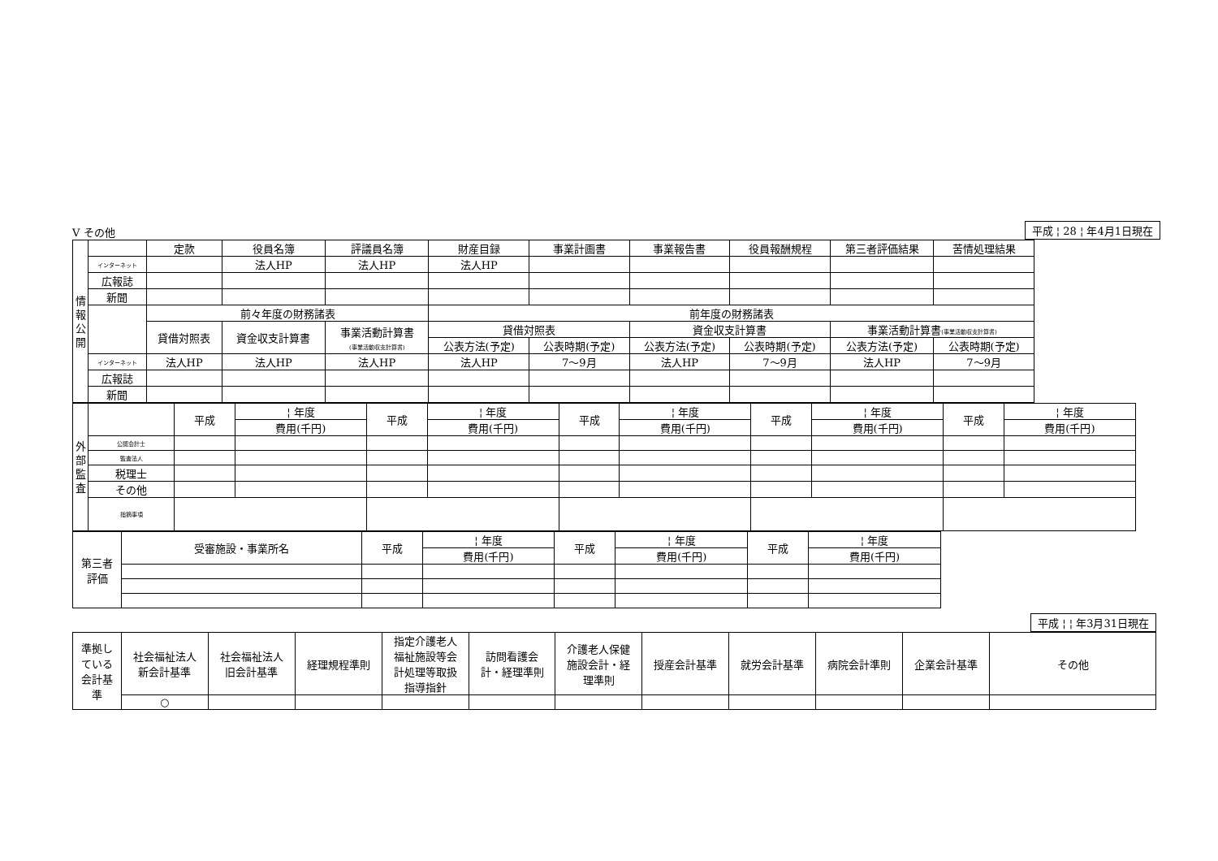Ⅴ その他
平成 ¦ 28 ¦ 年4月1日現在
| 情 報 公 開 | | 定款 | 役員名簿 | 評議員名簿 | 財産目録 | 事業計画書 | 事業報告書 | 役員報酬規程 | 第三者評価結果 | 苦情処理結果 |
| | インターネット | | 法人HP | 法人HP | 法人HP | | | | | |
| | 広報誌 | | | | | | | | | |
| | 新聞 | | | | | | | | | |
| | | 前々年度の財務諸表 | | | 前年度の財務諸表 | | | | | |
| | | 貸借対照表 | 資金収支計算書 | 事業活動計算書 (事業活動収支計算書) | 貸借対照表 | | 資金収支計算書 | | 事業活動計算書 (事業活動収支計算書) | |
| | | | | | 公表方法(予定) | 公表時期(予定) | 公表方法(予定) | 公表時期(予定) | 公表方法(予定) | 公表時期(予定) |
| | インターネット | 法人HP | 法人HP | 法人HP | 法人HP | 7～9月 | 法人HP | 7～9月 | 法人HP | 7～9月 |
| | 広報誌 | | | | | | | | | |
| | 新聞 | | | | | | | | | |
| 外 部 監 査 | | 平成 | ¦ 年度 | 平成 | ¦ 年度 | 平成 | ¦ 年度 | 平成 | ¦ 年度 | 平成 | ¦ 年度 |
| | | | 費用(千円) | | 費用(千円) | | 費用(千円) | | 費用(千円) | | 費用(千円) |
| | 公認会計士 | | | | | | | | | | |
| | 監査法人 | | | | | | | | | | |
| | 税理士 | | | | | | | | | | |
| | その他 | | | | | | | | | | |
| | 指摘事項 | | | | | | | | | | |
| 第三者 評価 | 受審施設・事業所名 | 平成 | ¦ 年度 | 平成 | ¦ 年度 | 平成 | ¦ 年度 |
| | | | 費用(千円) | | 費用(千円) | | 費用(千円) |
平成 ¦ ¦ 年3月31日現在
| 準拠し ている 会計基 準 | 社会福祉法人 新会計基準 | 社会福祉法人 旧会計基準 | 経理規程準則 | 指定介護老人 福祉施設等会 計処理等取扱 指導指針 | 訪問看護会 計・経理準則 | 介護老人保健 施設会計・経 理準則 | 授産会計基準 | 就労会計基準 | 病院会計準則 | 企業会計基準 | その他 |
| | ○ | | | | | | | | | | |